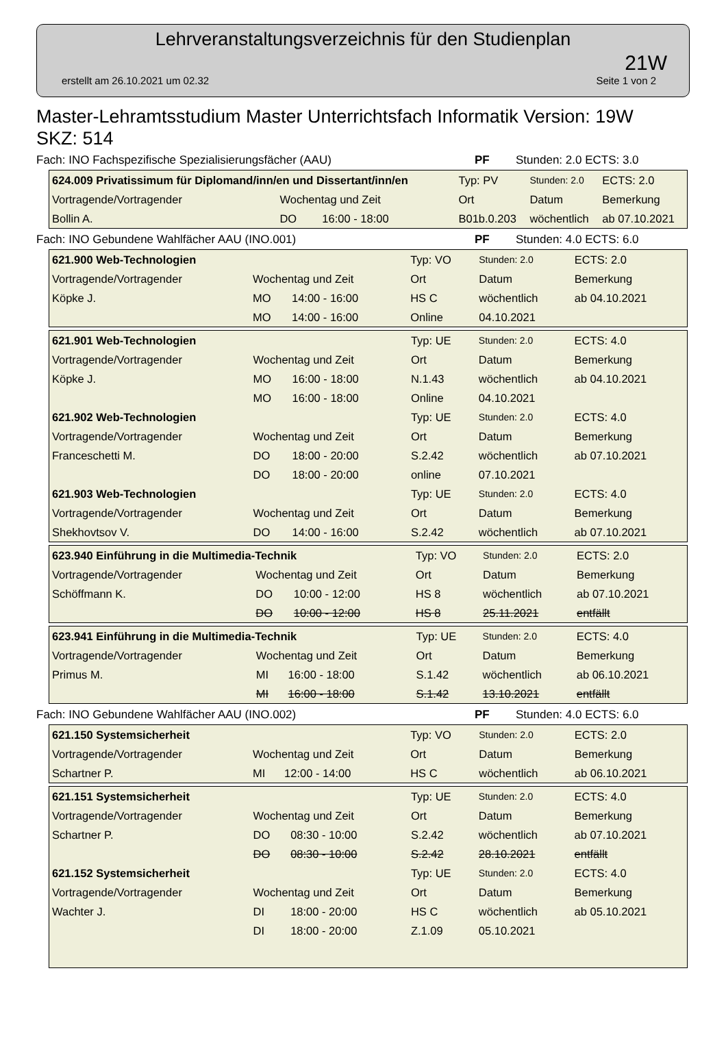Lehrveranstaltungsverzeichnis für den Studienplan
21W
erstellt am 26.10.2021 um 02.32 Seite 1 von 2
Master-Lehramtsstudium Master Unterrichtsfach Informatik Version: 19W
SKZ: 514
Fach: INO Fachspezifische Spezialisierungsfächer (AAU) PF Stunden: 2.0 ECTS: 3.0
| 624.009 Privatissimum für Diplomand/inn/en und Dissertant/inn/en | | | Typ: PV | Stunden: 2.0 | ECTS: 2.0 |
| Vortragende/Vortragender | Wochentag und Zeit | | Ort | Datum | Bemerkung |
| Bollin A. | DO | 16:00 - 18:00 | B01b.0.203 | wöchentlich | ab 07.10.2021 |
Fach: INO Gebundene Wahlfächer AAU (INO.001) PF Stunden: 4.0 ECTS: 6.0
| 621.900 Web-Technologien | | | Typ: VO | Stunden: 2.0 | ECTS: 2.0 |
| Vortragende/Vortragender | Wochentag und Zeit | | Ort | Datum | Bemerkung |
| Köpke J. | MO | 14:00 - 16:00 | HS C | wöchentlich | ab 04.10.2021 |
| | MO | 14:00 - 16:00 | Online | 04.10.2021 | |
| 621.901 Web-Technologien | | | Typ: UE | Stunden: 2.0 | ECTS: 4.0 |
| Vortragende/Vortragender | Wochentag und Zeit | | Ort | Datum | Bemerkung |
| Köpke J. | MO | 16:00 - 18:00 | N.1.43 | wöchentlich | ab 04.10.2021 |
| | MO | 16:00 - 18:00 | Online | 04.10.2021 | |
| 621.902 Web-Technologien | | | Typ: UE | Stunden: 2.0 | ECTS: 4.0 |
| Vortragende/Vortragender | Wochentag und Zeit | | Ort | Datum | Bemerkung |
| Franceschetti M. | DO | 18:00 - 20:00 | S.2.42 | wöchentlich | ab 07.10.2021 |
| | DO | 18:00 - 20:00 | online | 07.10.2021 | |
| 621.903 Web-Technologien | | | Typ: UE | Stunden: 2.0 | ECTS: 4.0 |
| Vortragende/Vortragender | Wochentag und Zeit | | Ort | Datum | Bemerkung |
| Shekhovtsov V. | DO | 14:00 - 16:00 | S.2.42 | wöchentlich | ab 07.10.2021 |
| 623.940 Einführung in die Multimedia-Technik | | | Typ: VO | Stunden: 2.0 | ECTS: 2.0 |
| Vortragende/Vortragender | Wochentag und Zeit | | Ort | Datum | Bemerkung |
| Schöffmann K. | DO | 10:00 - 12:00 | HS 8 | wöchentlich | ab 07.10.2021 |
| | DO | 10:00 - 12:00 | HS 8 | 25.11.2021 | entfällt |
| 623.941 Einführung in die Multimedia-Technik | | | Typ: UE | Stunden: 2.0 | ECTS: 4.0 |
| Vortragende/Vortragender | Wochentag und Zeit | | Ort | Datum | Bemerkung |
| Primus M. | MI | 16:00 - 18:00 | S.1.42 | wöchentlich | ab 06.10.2021 |
| | MI | 16:00 - 18:00 | S.1.42 | 13.10.2021 | entfällt |
Fach: INO Gebundene Wahlfächer AAU (INO.002) PF Stunden: 4.0 ECTS: 6.0
| 621.150 Systemsicherheit | | | Typ: VO | Stunden: 2.0 | ECTS: 2.0 |
| Vortragende/Vortragender | Wochentag und Zeit | | Ort | Datum | Bemerkung |
| Schartner P. | MI | 12:00 - 14:00 | HS C | wöchentlich | ab 06.10.2021 |
| 621.151 Systemsicherheit | | | Typ: UE | Stunden: 2.0 | ECTS: 4.0 |
| Vortragende/Vortragender | Wochentag und Zeit | | Ort | Datum | Bemerkung |
| Schartner P. | DO | 08:30 - 10:00 | S.2.42 | wöchentlich | ab 07.10.2021 |
| | DO | 08:30 - 10:00 | S.2.42 | 28.10.2021 | entfällt |
| 621.152 Systemsicherheit | | | Typ: UE | Stunden: 2.0 | ECTS: 4.0 |
| Vortragende/Vortragender | Wochentag und Zeit | | Ort | Datum | Bemerkung |
| Wachter J. | DI | 18:00 - 20:00 | HS C | wöchentlich | ab 05.10.2021 |
| | DI | 18:00 - 20:00 | Z.1.09 | 05.10.2021 | |